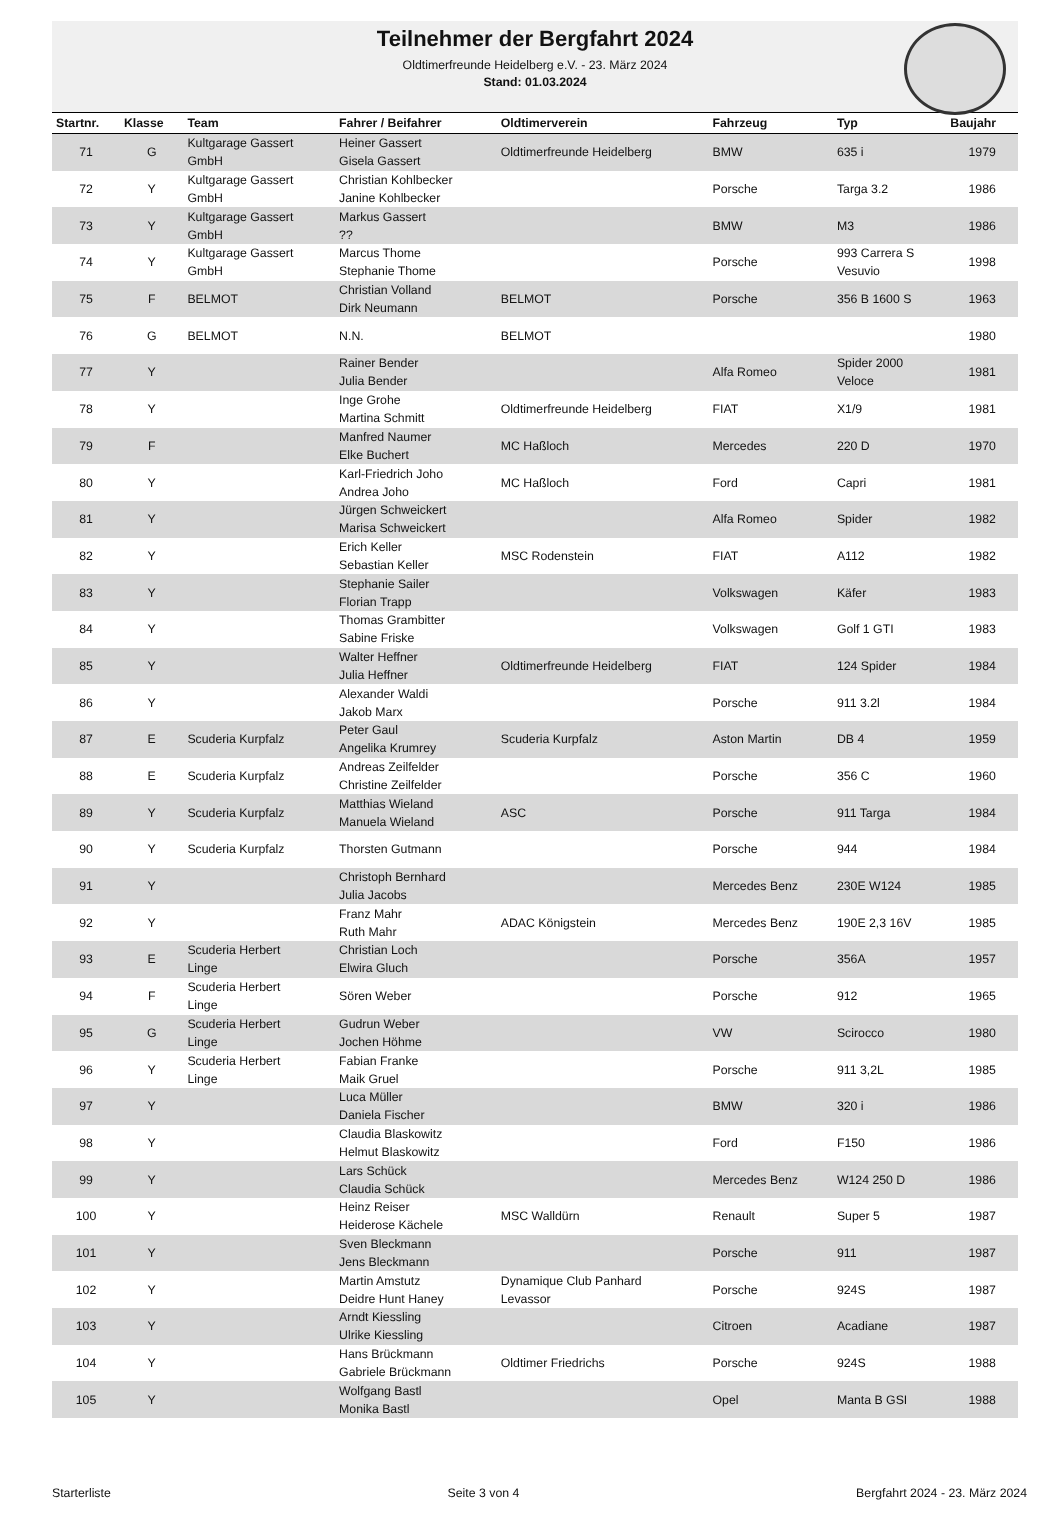Teilnehmer der Bergfahrt 2024
Oldtimerfreunde Heidelberg e.V. - 23. März 2024
Stand: 01.03.2024
| Startnr. | Klasse | Team | Fahrer / Beifahrer | Oldtimerverein | Fahrzeug | Typ | Baujahr |
| --- | --- | --- | --- | --- | --- | --- | --- |
| 71 | G | Kultgarage Gassert GmbH | Heiner Gassert Gisela Gassert | Oldtimerfreunde Heidelberg | BMW | 635 i | 1979 |
| 72 | Y | Kultgarage Gassert GmbH | Christian Kohlbecker Janine Kohlbecker | | Porsche | Targa 3.2 | 1986 |
| 73 | Y | Kultgarage Gassert GmbH | Markus Gassert ?? | | BMW | M3 | 1986 |
| 74 | Y | Kultgarage Gassert GmbH | Marcus Thome Stephanie Thome | | Porsche | 993 Carrera S Vesuvio | 1998 |
| 75 | F | BELMOT | Christian Volland Dirk Neumann | BELMOT | Porsche | 356 B 1600 S | 1963 |
| 76 | G | BELMOT | N.N. | BELMOT | | | 1980 |
| 77 | Y | | Rainer Bender Julia Bender | | Alfa Romeo | Spider 2000 Veloce | 1981 |
| 78 | Y | | Inge Grohe Martina Schmitt | Oldtimerfreunde Heidelberg | FIAT | X1/9 | 1981 |
| 79 | F | | Manfred Naumer Elke Buchert | MC Haßloch | Mercedes | 220 D | 1970 |
| 80 | Y | | Karl-Friedrich Joho Andrea Joho | MC Haßloch | Ford | Capri | 1981 |
| 81 | Y | | Jürgen Schweickert Marisa Schweickert | | Alfa Romeo | Spider | 1982 |
| 82 | Y | | Erich Keller Sebastian Keller | MSC Rodenstein | FIAT | A112 | 1982 |
| 83 | Y | | Stephanie Sailer Florian Trapp | | Volkswagen | Käfer | 1983 |
| 84 | Y | | Thomas Grambitter Sabine Friske | | Volkswagen | Golf 1 GTI | 1983 |
| 85 | Y | | Walter Heffner Julia Heffner | Oldtimerfreunde Heidelberg | FIAT | 124 Spider | 1984 |
| 86 | Y | | Alexander Waldi Jakob Marx | | Porsche | 911 3.2l | 1984 |
| 87 | E | Scuderia Kurpfalz | Peter Gaul Angelika Krumrey | Scuderia Kurpfalz | Aston Martin | DB 4 | 1959 |
| 88 | E | Scuderia Kurpfalz | Andreas Zeilfelder Christine Zeilfelder | | Porsche | 356 C | 1960 |
| 89 | Y | Scuderia Kurpfalz | Matthias Wieland Manuela Wieland | ASC | Porsche | 911 Targa | 1984 |
| 90 | Y | Scuderia Kurpfalz | Thorsten Gutmann | | Porsche | 944 | 1984 |
| 91 | Y | | Christoph Bernhard Julia Jacobs | | Mercedes Benz | 230E W124 | 1985 |
| 92 | Y | | Franz Mahr Ruth Mahr | ADAC Königstein | Mercedes Benz | 190E 2,3 16V | 1985 |
| 93 | E | Scuderia Herbert Linge | Christian Loch Elwira Gluch | | Porsche | 356A | 1957 |
| 94 | F | Scuderia Herbert Linge | Sören Weber | | Porsche | 912 | 1965 |
| 95 | G | Scuderia Herbert Linge | Gudrun Weber Jochen Höhme | | VW | Scirocco | 1980 |
| 96 | Y | Scuderia Herbert Linge | Fabian Franke Maik Gruel | | Porsche | 911 3,2L | 1985 |
| 97 | Y | | Luca Müller Daniela Fischer | | BMW | 320 i | 1986 |
| 98 | Y | | Claudia Blaskowitz Helmut Blaskowitz | | Ford | F150 | 1986 |
| 99 | Y | | Lars Schück Claudia Schück | | Mercedes Benz | W124 250 D | 1986 |
| 100 | Y | | Heinz Reiser Heiderose Kächele | MSC Walldürn | Renault | Super 5 | 1987 |
| 101 | Y | | Sven Bleckmann Jens Bleckmann | | Porsche | 911 | 1987 |
| 102 | Y | | Martin Amstutz Deidre Hunt Haney | Dynamique Club Panhard Levassor | Porsche | 924S | 1987 |
| 103 | Y | | Arndt Kiessling Ulrike Kiessling | | Citroen | Acadiane | 1987 |
| 104 | Y | | Hans Brückmann Gabriele Brückmann | Oldtimer Friedrichs | Porsche | 924S | 1988 |
| 105 | Y | | Wolfgang Bastl Monika Bastl | | Opel | Manta B GSI | 1988 |
Starterliste Seite 3 von 4 Bergfahrt 2024 - 23. März 2024